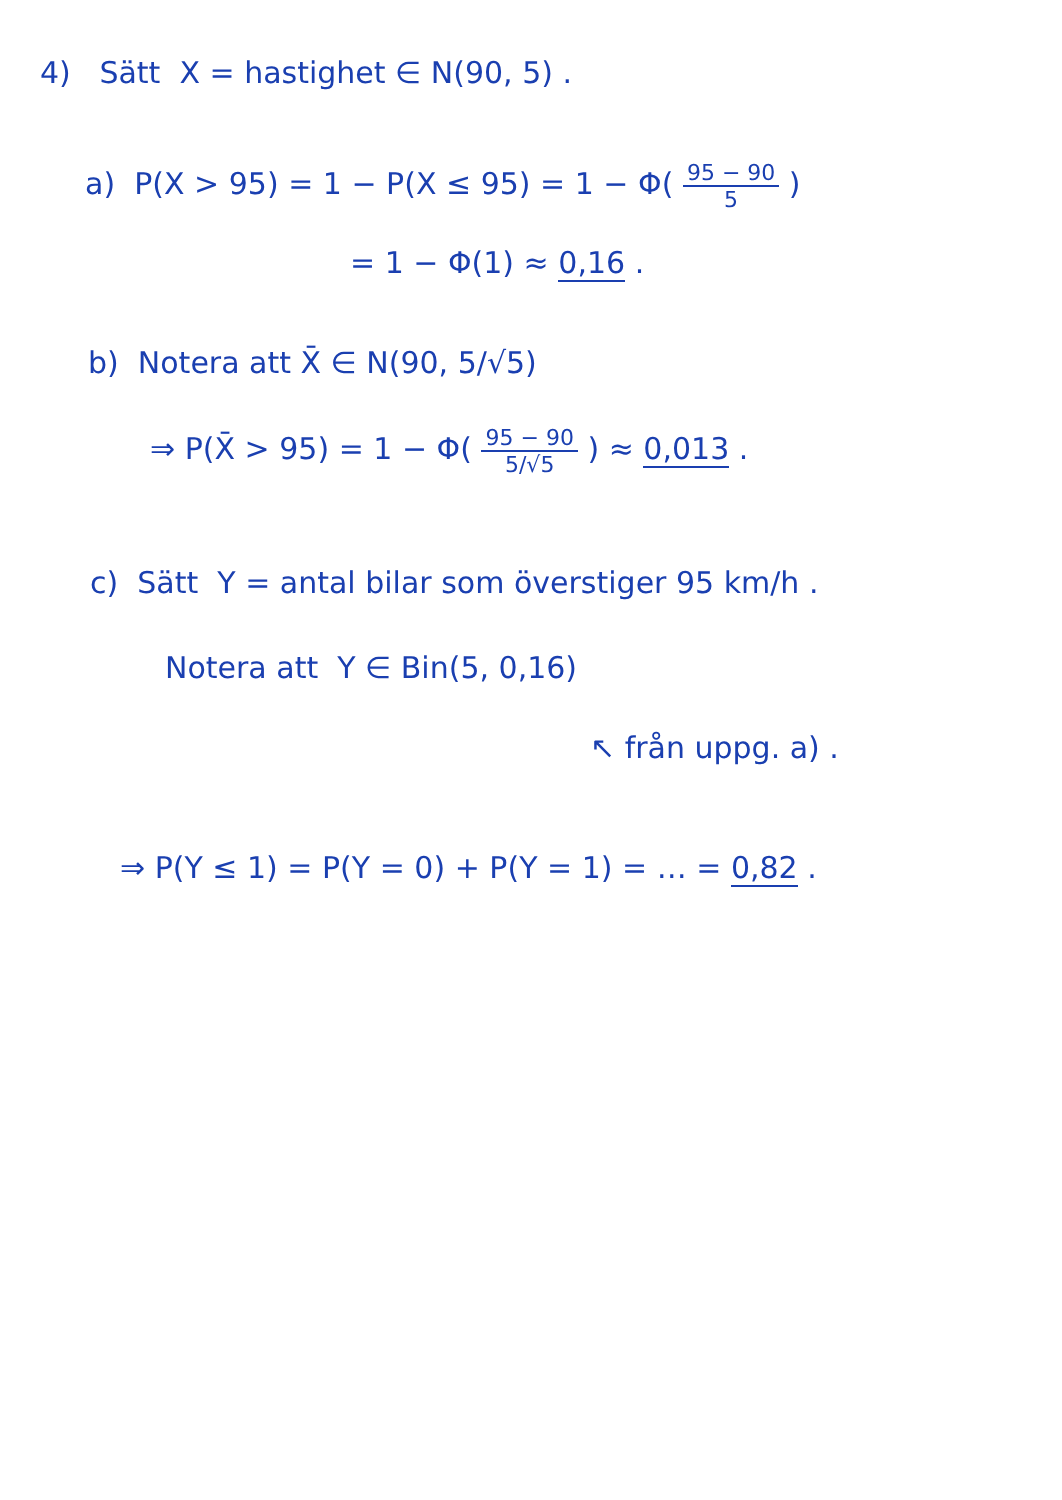4) Sätt X = hastighet ∈ N(90, 5) .
a) P(X > 95) = 1 − P(X ≤ 95) = 1 − Φ( 95 − 90 5 )
= 1 − Φ(1) ≈ 0,16 .
b) Notera att X̄ ∈ N(90, 5/√5)
⇒ P(X̄ > 95) = 1 − Φ( 95 − 90 5/√5 ) ≈ 0,013 .
c) Sätt Y = antal bilar som överstiger 95 km/h .
Notera att Y ∈ Bin(5, 0,16)
↖ från uppg. a) .
⇒ P(Y ≤ 1) = P(Y = 0) + P(Y = 1) = … = 0,82 .